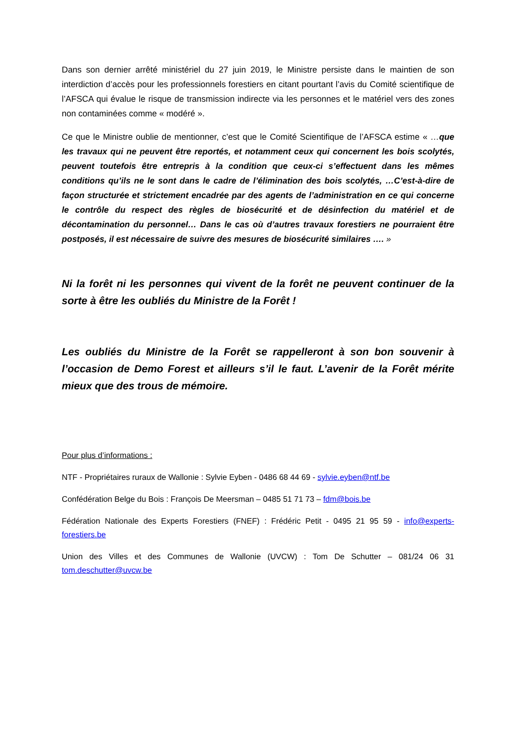Dans son dernier arrêté ministériel du 27 juin 2019, le Ministre persiste dans le maintien de son interdiction d’accès pour les professionnels forestiers en citant pourtant l’avis du Comité scientifique de l’AFSCA qui évalue le risque de transmission indirecte via les personnes et le matériel vers des zones non contaminées comme « modéré ».
Ce que le Ministre oublie de mentionner, c’est que le Comité Scientifique de l’AFSCA estime « …que les travaux qui ne peuvent être reportés, et notamment ceux qui concernent les bois scolytés, peuvent toutefois être entrepris à la condition que ceux-ci s’effectuent dans les mêmes conditions qu’ils ne le sont dans le cadre de l’élimination des bois scolytés, …C’est-à-dire de façon structurée et strictement encadrée par des agents de l’administration en ce qui concerne le contrôle du respect des règles de biosécurité et de désinfection du matériel et de décontamination du personnel… Dans le cas où d’autres travaux forestiers ne pourraient être postposés, il est nécessaire de suivre des mesures de biosécurité similaires …. »
Ni la forêt ni les personnes qui vivent de la forêt ne peuvent continuer de la sorte à être les oubliés du Ministre de la Forêt !
Les oubliés du Ministre de la Forêt se rappelleront à son bon souvenir à l’occasion de Demo Forest et ailleurs s’il le faut. L’avenir de la Forêt mérite mieux que des trous de mémoire.
Pour plus d’informations :
NTF - Propriétaires ruraux de Wallonie : Sylvie Eyben - 0486 68 44 69 - sylvie.eyben@ntf.be
Confédération Belge du Bois : François De Meersman – 0485 51 71 73 – fdm@bois.be
Fédération Nationale des Experts Forestiers (FNEF) : Frédéric Petit - 0495 21 95 59 - info@experts-forestiers.be
Union des Villes et des Communes de Wallonie (UVCW) : Tom De Schutter – 081/24 06 31 tom.deschutter@uvcw.be